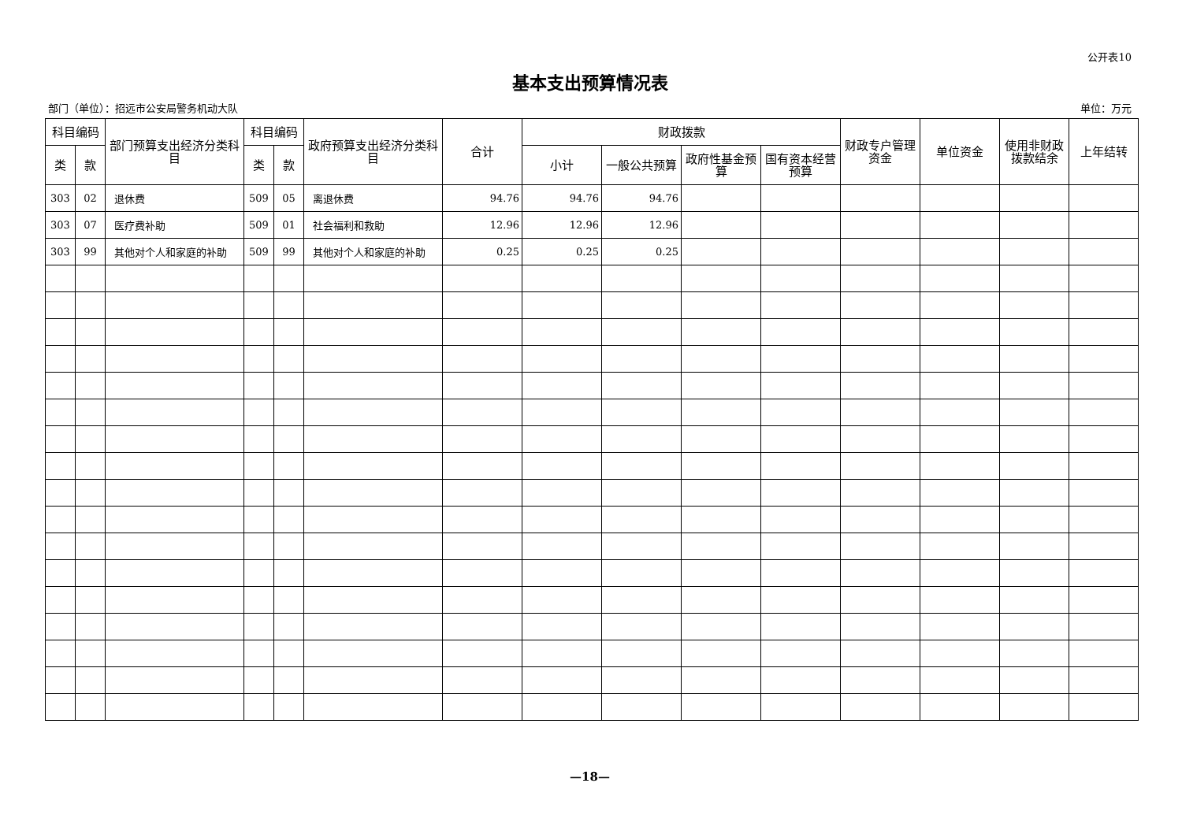公开表10
基本支出预算情况表
部门（单位）：招远市公安局警务机动大队 单位：万元
| 科目编码 | | 部门预算支出经济分类科目 | 科目编码 | | 政府预算支出经济分类科目 | 合计 | 财政拨款 | | | | 财政专户管理资金 | 单位资金 | 使用非财政拨款结余 | 上年结转 |
| --- | --- | --- | --- | --- | --- | --- | --- | --- | --- | --- | --- | --- | --- | --- |
| 类 | 款 | | 类 | 款 | | | 小计 | 一般公共预算 | 政府性基金预算 | 国有资本经营预算 | | | | |
| 303 | 02 | 退休费 | 509 | 05 | 离退休费 | 94.76 | 94.76 | 94.76 | | | | | | |
| 303 | 07 | 医疗费补助 | 509 | 01 | 社会福利和救助 | 12.96 | 12.96 | 12.96 | | | | | | |
| 303 | 99 | 其他对个人和家庭的补助 | 509 | 99 | 其他对个人和家庭的补助 | 0.25 | 0.25 | 0.25 | | | | | | |
—18—